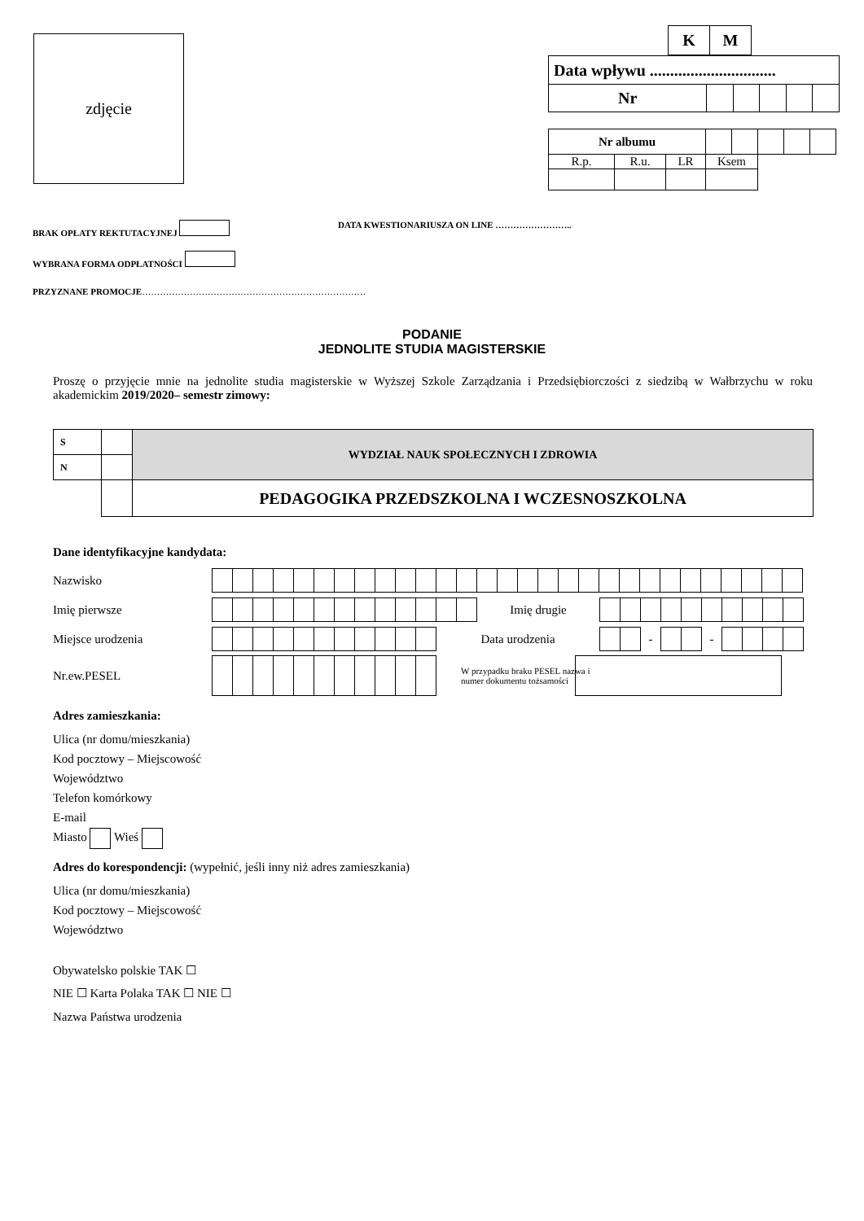zdjęcie
| K | M |
| Data wpływu ............................... | | | | | |
| Nr | | | | | |
| Nr albumu | | | | | | | | |
| R.p. | R.u. | LR | Ksem | | | | | |
BRAK OPŁATY REKTUTACYJNEJ
DATA KWESTIONARIUSZA ON LINE ……………………..
WYBRANA FORMA ODPŁATNOŚCI
PRZYZNANE PROMOCJE…………………………………………………………………
PODANIE
JEDNOLITE STUDIA MAGISTERSKIE
Proszę o przyjęcie mnie na jednolite studia magisterskie w Wyższej Szkole Zarządzania i Przedsiębiorczości z siedzibą w Wałbrzychu w roku akademickim 2019/2020– semestr zimowy:
| S | | WYDZIAŁ NAUK SPOŁECZNYCH I ZDROWIA |
| N | | |
| | | PEDAGOGIKA PRZEDSZKOLNA I WCZESNOSZKOLNA |
Dane identyfikacyjne kandydata:
Nazwisko
Imię pierwsze Imię drugie
Miejsce urodzenia Data urodzenia
| | | - | | | - | | | | |
Nr.ew.PESEL W przypadku braku PESEL nazwa i numer dokumentu tożsamości
Adres zamieszkania:
Ulica (nr domu/mieszkania)
Kod pocztowy – Miejscowość
Województwo
Telefon komórkowy
E-mail
Miasto Wieś
Adres do korespondencji: (wypełnić, jeśli inny niż adres zamieszkania)
Ulica (nr domu/mieszkania)
Kod pocztowy – Miejscowość
Województwo
Obywatelsko polskie TAK ☐
NIE ☐ Karta Polaka TAK ☐ NIE ☐
Nazwa Państwa urodzenia